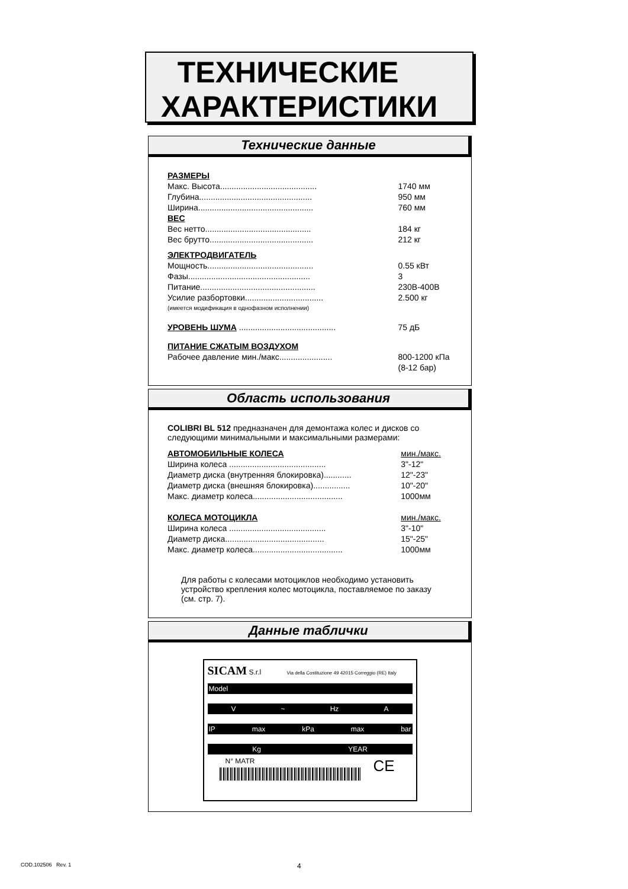ТЕХНИЧЕСКИЕ
ХАРАКТЕРИСТИКИ
Технические данные
| РАЗМЕРЫ | |
| Макс. Высота.......................................... | 1740 мм |
| Глубина................................................. | 950 мм |
| Ширина.................................................. | 760 мм |
| ВЕС | |
| Вес нетто.............................................. | 184 кг |
| Вес брутто............................................. | 212 кг |
| ЭЛЕКТРОДВИГАТЕЛЬ | |
| Мощность.............................................. | 0.55 кВт |
| Фазы..................................................... | 3 |
| Питание.................................................. | 230В-400В |
| Усилие разбортовки.................................. | 2.500 кг |
| (имеется модификация в однофазном исполнении) | |
| УРОВЕНЬ ШУМА .......................................... | 75 дБ |
| ПИТАНИЕ СЖАТЫМ ВОЗДУХОМ | |
| Рабочее давление мин./макс....................... | 800-1200 кПа (8-12 бар) |
Область использования
COLIBRI BL 512 предназначен для демонтажа колес и дисков со следующими минимальными и максимальными размерами:
| АВТОМОБИЛЬНЫЕ КОЛЕСА | мин./макс. |
| Ширина колеса .......................................... | 3"-12" |
| Диаметр диска (внутренняя блокировка)............ | 12"-23" |
| Диаметр диска (внешняя блокировка)................ | 10"-20" |
| Макс. диаметр колеса....................................... | 1000мм |
| КОЛЕСА МОТОЦИКЛА | мин./макс. |
| Ширина колеса .......................................... | 3"-10" |
| Диаметр диска........................................... | 15"-25" |
| Макс. диаметр колеса....................................... | 1000мм |
Для работы с колесами мотоциклов необходимо установить устройство крепления колес мотоцикла, поставляемое по заказу (см. стр. 7).
Данные таблички
SICAM S.r.l Via della Costituzione 49 42015 Correggio (RE) Italy
Model
V ~ Hz A
IP max kPa max bar
Kg YEAR
N° MATR CE
COD.102506 Rev. 1 4